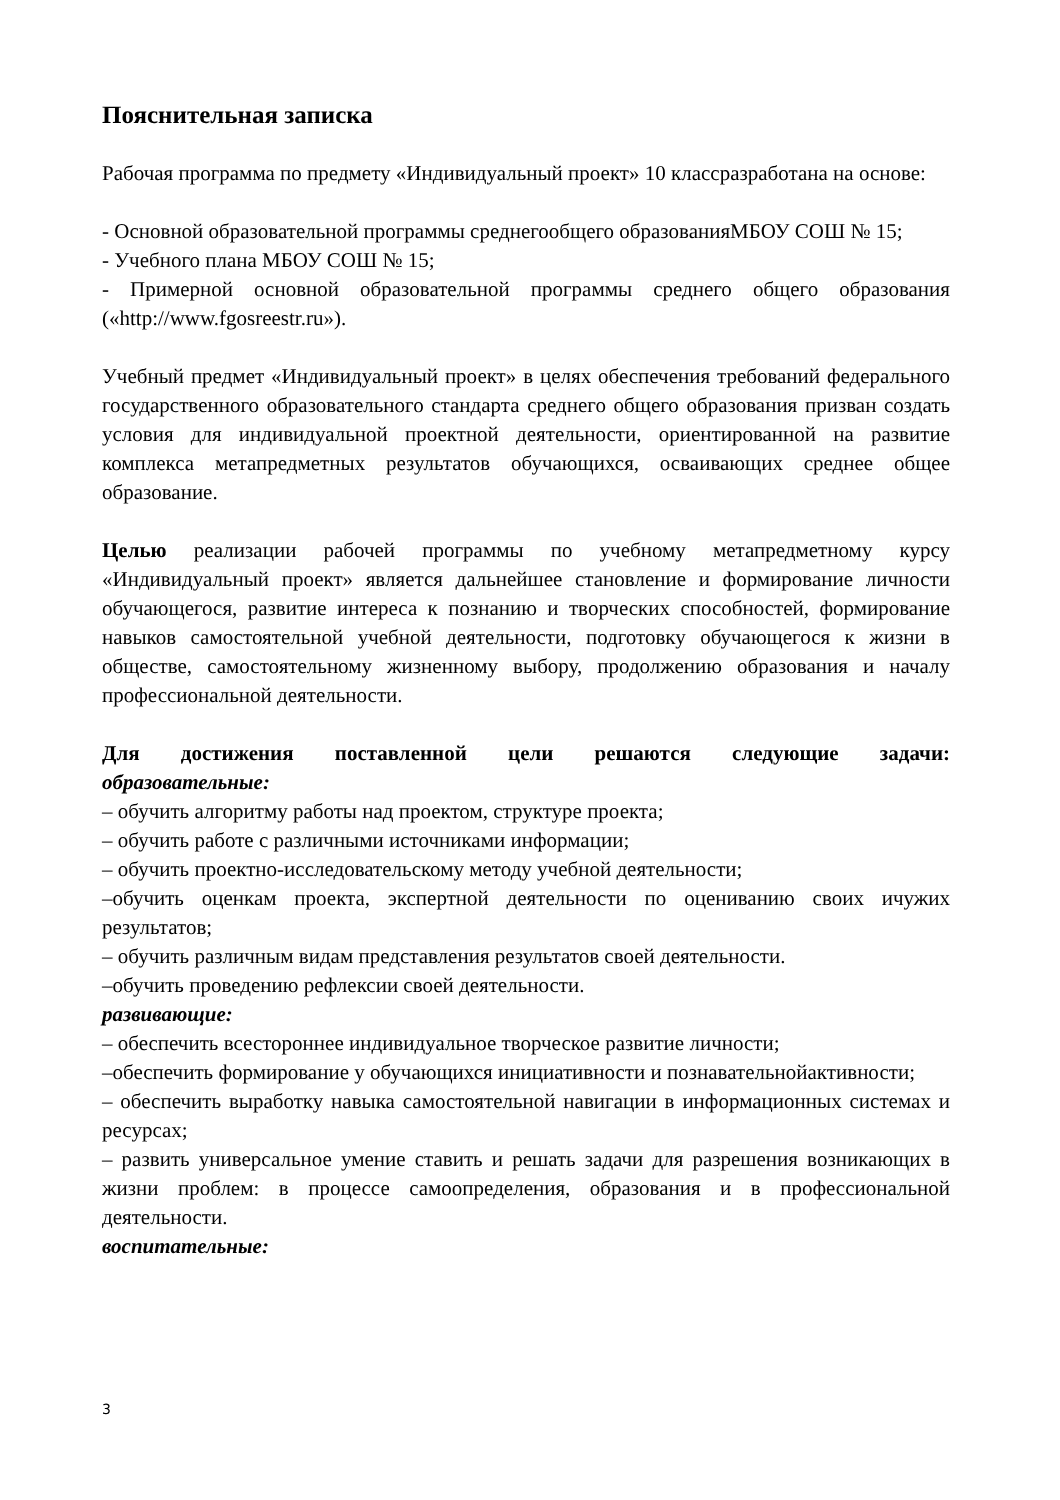Пояснительная записка
Рабочая программа по предмету «Индивидуальный проект» 10 классразработана на основе:
- Основной образовательной программы среднегообщего образованияМБОУ СОШ № 15;
- Учебного плана МБОУ СОШ № 15;
- Примерной основной образовательной программы среднего общего образования («http://www.fgosreestr.ru»).
Учебный предмет «Индивидуальный проект» в целях обеспечения требований федерального государственного образовательного стандарта среднего общего образования призван создать условия для индивидуальной проектной деятельности, ориентированной на развитие комплекса метапредметных результатов обучающихся, осваивающих среднее общее образование.
Целью реализации рабочей программы по учебному метапредметному курсу «Индивидуальный проект» является дальнейшее становление и формирование личности обучающегося, развитие интереса к познанию и творческих способностей, формирование навыков самостоятельной учебной деятельности, подготовку обучающегося к жизни в обществе, самостоятельному жизненному выбору, продолжению образования и началу профессиональной деятельности.
Для достижения поставленной цели решаются следующие задачи:
образовательные:
– обучить алгоритму работы над проектом, структуре проекта;
– обучить работе с различными источниками информации;
– обучить проектно-исследовательскому методу учебной деятельности;
–обучить оценкам проекта, экспертной деятельности по оцениванию своих ичужих результатов;
– обучить различным видам представления результатов своей деятельности.
–обучить проведению рефлексии своей деятельности.
развивающие:
– обеспечить всестороннее индивидуальное творческое развитие личности;
–обеспечить формирование у обучающихся инициативности и познавательнойактивности;
– обеспечить выработку навыка самостоятельной навигации в информационных системах и ресурсах;
– развить универсальное умение ставить и решать задачи для разрешения возникающих в жизни проблем: в процессе самоопределения, образования и в профессиональной деятельности.
воспитательные:
3